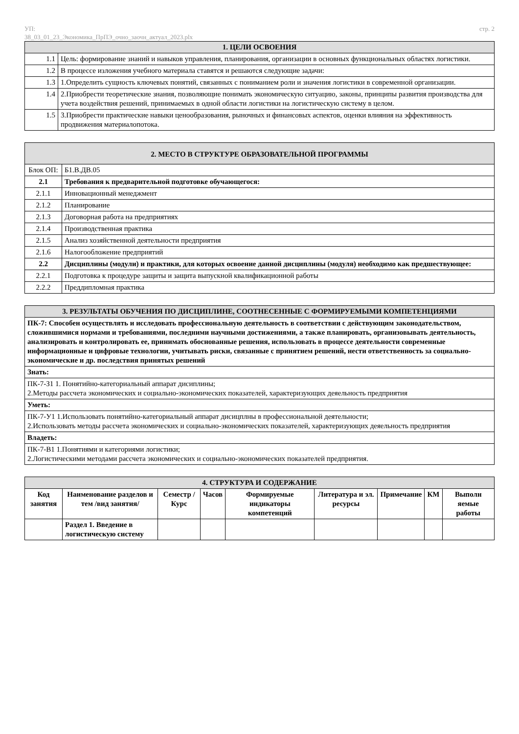УП:
38_03_01_23_Экономика_ПрПЭ_очно_заочн_актуал_2023.plx
стр. 2
| 1. ЦЕЛИ ОСВОЕНИЯ | |
| 1.1 | Цель: формирование знаний и навыков управления, планирования, организации в основных функциональных областях логистики. |
| 1.2 | В процессе изложения учебного материала ставятся и решаются следующие задачи: |
| 1.3 | 1.Определить сущность ключевых понятий, связанных с пониманием роли и значения логистики в современной организации. |
| 1.4 | 2.Приобрести теоретические знания, позволяющие понимать экономическую ситуацию, законы, принципы развития производства для учета воздействия решений, принимаемых в одной области логистики на логистическую систему в целом. |
| 1.5 | 3.Приобрести практические навыки ценообразования, рыночных и финансовых аспектов, оценки влияния на эффективность продвижения материалопотока. |
| 2. МЕСТО В СТРУКТУРЕ ОБРАЗОВАТЕЛЬНОЙ ПРОГРАММЫ | |
| Блок ОП: | Б1.В.ДВ.05 |
| 2.1 | Требования к предварительной подготовке обучающегося: |
| 2.1.1 | Инновационный менеджмент |
| 2.1.2 | Планирование |
| 2.1.3 | Договорная работа на предприятиях |
| 2.1.4 | Производственная практика |
| 2.1.5 | Анализ хозяйственной деятельности предприятия |
| 2.1.6 | Налогообложение предприятий |
| 2.2 | Дисциплины (модули) и практики, для которых освоение данной дисциплины (модуля) необходимо как предшествующее: |
| 2.2.1 | Подготовка к процедуре защиты и защита выпускной квалификационной работы |
| 2.2.2 | Преддипломная практика |
| 3. РЕЗУЛЬТАТЫ ОБУЧЕНИЯ ПО ДИСЦИПЛИНЕ, СООТНЕСЕННЫЕ С ФОРМИРУЕМЫМИ КОМПЕТЕНЦИЯМИ |
| ПК-7: Способен осуществлять и исследовать профессиональную деятельность в соответствии с действующим законодательством, сложившимися нормами и требованиями, последними научными достижениями, а также планировать, организовывать деятельность, анализировать и контролировать ее, принимать обоснованные решения, использовать в процессе деятельности современные информационные и цифровые технологии, учитывать риски, связанные с принятием решений, нести ответственность за социально-экономические и др. последствия принятых решений |
| Знать: |
| ПК-7-З1 1. Понятийно-категориальный аппарат дисиплины; 2.Методы рассчета экономических и социально-экономических показателей, характеризующих деяельность предприятия |
| Уметь: |
| ПК-7-У1 1.Использовать понятийно-категориальный аппарат дисицплны в профессиональной деятельности; 2.Использовать методы рассчета экономических и социально-экономических показателей, характеризующих деяельность предприятия |
| Владеть: |
| ПК-7-В1 1.Понятиями и категориями логистики; 2.Логистическими методами рассчета экономических и социально-экономических показателей предприятия. |
| 4. СТРУКТУРА И СОДЕРЖАНИЕ | | | | | | | | |
| Код занятия | Наименование разделов и тем /вид занятия/ | Семестр / Курс | Часов | Формируемые индикаторы компетенций | Литература и эл. ресурсы | Примечание | КМ | Выполн яемые работы |
| | Раздел 1. Введение в логистическую систему | | | | | | | |